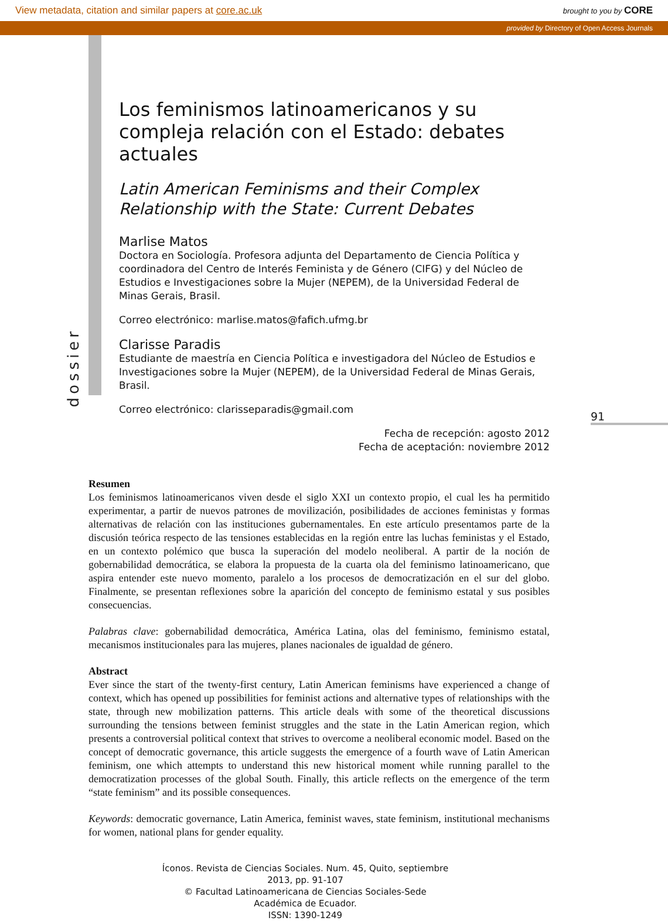View metadata, citation and similar papers at core.ac.uk brought to you by CORE
provided by Directory of Open Access Journals
dossier
91
Los feminismos latinoamericanos y su compleja relación con el Estado: debates actuales
Latin American Feminisms and their Complex Relationship with the State: Current Debates
Marlise Matos
Doctora en Sociología. Profesora adjunta del Departamento de Ciencia Política y coordinadora del Centro de Interés Feminista y de Género (CIFG) y del Núcleo de Estudios e Investigaciones sobre la Mujer (NEPEM), de la Universidad Federal de Minas Gerais, Brasil.
Correo electrónico: marlise.matos@fafich.ufmg.br
Clarisse Paradis
Estudiante de maestría en Ciencia Política e investigadora del Núcleo de Estudios e Investigaciones sobre la Mujer (NEPEM), de la Universidad Federal de Minas Gerais, Brasil.
Correo electrónico: clarisseparadis@gmail.com
Fecha de recepción: agosto 2012
Fecha de aceptación: noviembre 2012
Resumen
Los feminismos latinoamericanos viven desde el siglo XXI un contexto propio, el cual les ha permitido experimentar, a partir de nuevos patrones de movilización, posibilidades de acciones feministas y formas alternativas de relación con las instituciones gubernamentales. En este artículo presentamos parte de la discusión teórica respecto de las tensiones establecidas en la región entre las luchas feministas y el Estado, en un contexto polémico que busca la superación del modelo neoliberal. A partir de la noción de gobernabilidad democrática, se elabora la propuesta de la cuarta ola del feminismo latinoamericano, que aspira entender este nuevo momento, paralelo a los procesos de democratización en el sur del globo. Finalmente, se presentan reflexiones sobre la aparición del concepto de feminismo estatal y sus posibles consecuencias.
Palabras clave: gobernabilidad democrática, América Latina, olas del feminismo, feminismo estatal, mecanismos institucionales para las mujeres, planes nacionales de igualdad de género.
Abstract
Ever since the start of the twenty-first century, Latin American feminisms have experienced a change of context, which has opened up possibilities for feminist actions and alternative types of relationships with the state, through new mobilization patterns. This article deals with some of the theoretical discussions surrounding the tensions between feminist struggles and the state in the Latin American region, which presents a controversial political context that strives to overcome a neoliberal economic model. Based on the concept of democratic governance, this article suggests the emergence of a fourth wave of Latin American feminism, one which attempts to understand this new historical moment while running parallel to the democratization processes of the global South. Finally, this article reflects on the emergence of the term “state feminism” and its possible consequences.
Keywords: democratic governance, Latin America, feminist waves, state feminism, institutional mechanisms for women, national plans for gender equality.
Íconos. Revista de Ciencias Sociales. Num. 45, Quito, septiembre 2013, pp. 91-107
© Facultad Latinoamericana de Ciencias Sociales-Sede Académica de Ecuador.
ISSN: 1390-1249